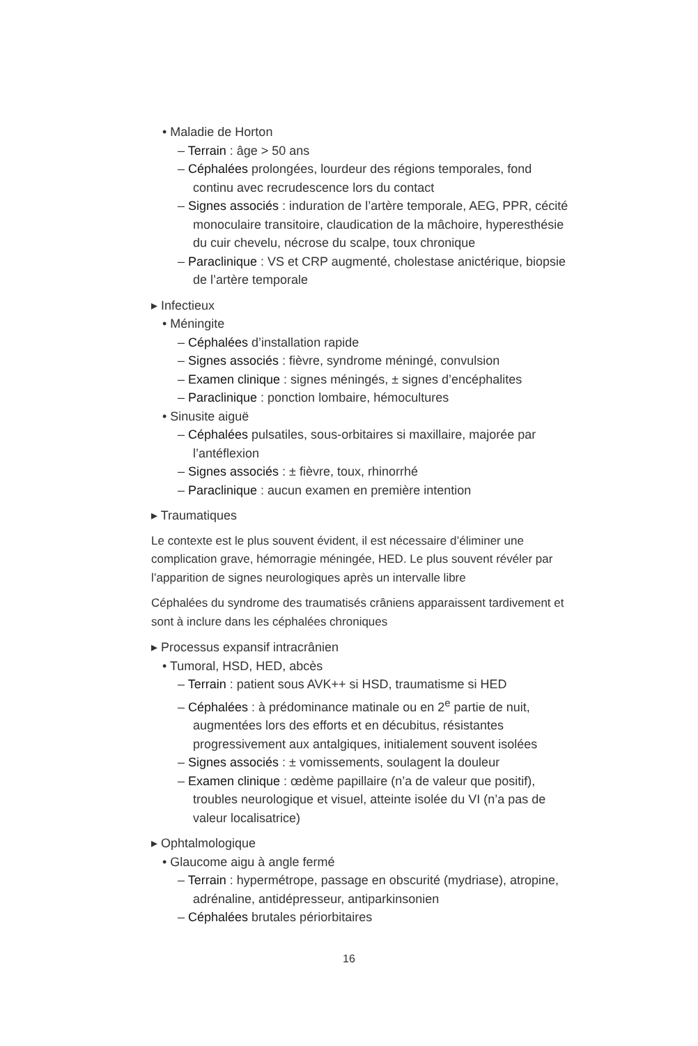• Maladie de Horton
– Terrain : âge > 50 ans
– Céphalées prolongées, lourdeur des régions temporales, fond continu avec recrudescence lors du contact
– Signes associés : induration de l’artère temporale, AEG, PPR, cécité monoculaire transitoire, claudication de la mâchoire, hyperesthésie du cuir chevelu, nécrose du scalpe, toux chronique
– Paraclinique : VS et CRP augmenté, cholestase anictérique, biopsie de l’artère temporale
▸ Infectieux
• Méningite
– Céphalées d’installation rapide
– Signes associés : fièvre, syndrome méningé, convulsion
– Examen clinique : signes méningés, ± signes d’encéphalites
– Paraclinique : ponction lombaire, hémocultures
• Sinusite aiguë
– Céphalées pulsatiles, sous-orbitaires si maxillaire, majorée par l’antéflexion
– Signes associés : ± fièvre, toux, rhinorrhé
– Paraclinique : aucun examen en première intention
▸ Traumatiques
Le contexte est le plus souvent évident, il est nécessaire d’éliminer une complication grave, hémorragie méningée, HED. Le plus souvent révéler par l’apparition de signes neurologiques après un intervalle libre
Céphalées du syndrome des traumatisés crâniens apparaissent tardivement et sont à inclure dans les céphalées chroniques
▸ Processus expansif intracrânien
• Tumoral, HSD, HED, abcès
– Terrain : patient sous AVK++ si HSD, traumatisme si HED
– Céphalées : à prédominance matinale ou en 2<sup>e</sup> partie de nuit, augmentées lors des efforts et en décubitus, résistantes progressivement aux antalgiques, initialement souvent isolées
– Signes associés : ± vomissements, soulagent la douleur
– Examen clinique : œdème papillaire (n’a de valeur que positif), troubles neurologique et visuel, atteinte isolée du VI (n’a pas de valeur localisatrice)
▸ Ophtalmologique
• Glaucome aigu à angle fermé
– Terrain : hypermétrope, passage en obscurité (mydriase), atropine, adrénaline, antidépresseur, antiparkinsonien
– Céphalées brutales périorbitaires
16